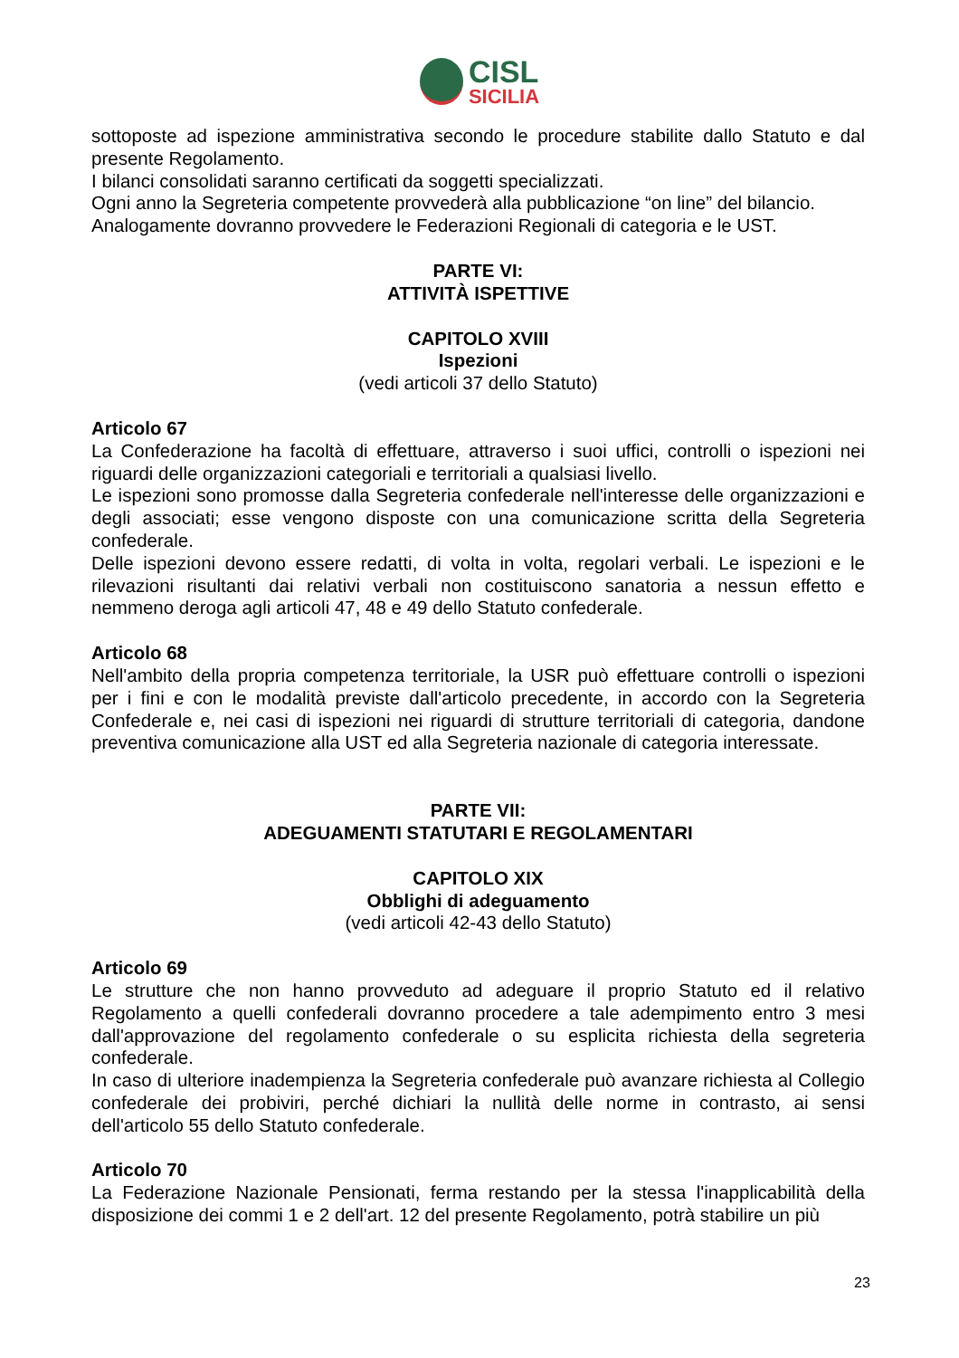CISL
SICILIA
sottoposte ad ispezione amministrativa secondo le procedure stabilite dallo Statuto e dal presente Regolamento.
I bilanci consolidati saranno certificati da soggetti specializzati.
Ogni anno la Segreteria competente provvederà alla pubblicazione “on line” del bilancio.
Analogamente dovranno provvedere le Federazioni Regionali di categoria e le UST.
PARTE VI:
ATTIVITÀ ISPETTIVE
CAPITOLO XVIII
Ispezioni
(vedi articoli 37 dello Statuto)
Articolo 67
La Confederazione ha facoltà di effettuare, attraverso i suoi uffici, controlli o ispezioni nei riguardi delle organizzazioni categoriali e territoriali a qualsiasi livello.
Le ispezioni sono promosse dalla Segreteria confederale nell'interesse delle organizzazioni e degli associati; esse vengono disposte con una comunicazione scritta della Segreteria confederale.
Delle ispezioni devono essere redatti, di volta in volta, regolari verbali. Le ispezioni e le rilevazioni risultanti dai relativi verbali non costituiscono sanatoria a nessun effetto e nemmeno deroga agli articoli 47, 48 e 49 dello Statuto confederale.
Articolo 68
Nell'ambito della propria competenza territoriale, la USR può effettuare controlli o ispezioni per i fini e con le modalità previste dall'articolo precedente, in accordo con la Segreteria Confederale e, nei casi di ispezioni nei riguardi di strutture territoriali di categoria, dandone preventiva comunicazione alla UST ed alla Segreteria nazionale di categoria interessate.
PARTE VII:
ADEGUAMENTI STATUTARI E REGOLAMENTARI
CAPITOLO XIX
Obblighi di adeguamento
(vedi articoli 42-43 dello Statuto)
Articolo 69
Le strutture che non hanno provveduto ad adeguare il proprio Statuto ed il relativo Regolamento a quelli confederali dovranno procedere a tale adempimento entro 3 mesi dall'approvazione del regolamento confederale o su esplicita richiesta della segreteria confederale.
In caso di ulteriore inadempienza la Segreteria confederale può avanzare richiesta al Collegio confederale dei probiviri, perché dichiari la nullità delle norme in contrasto, ai sensi dell'articolo 55 dello Statuto confederale.
Articolo 70
La Federazione Nazionale Pensionati, ferma restando per la stessa l'inapplicabilità della disposizione dei commi 1 e 2 dell'art. 12 del presente Regolamento, potrà stabilire un più
23